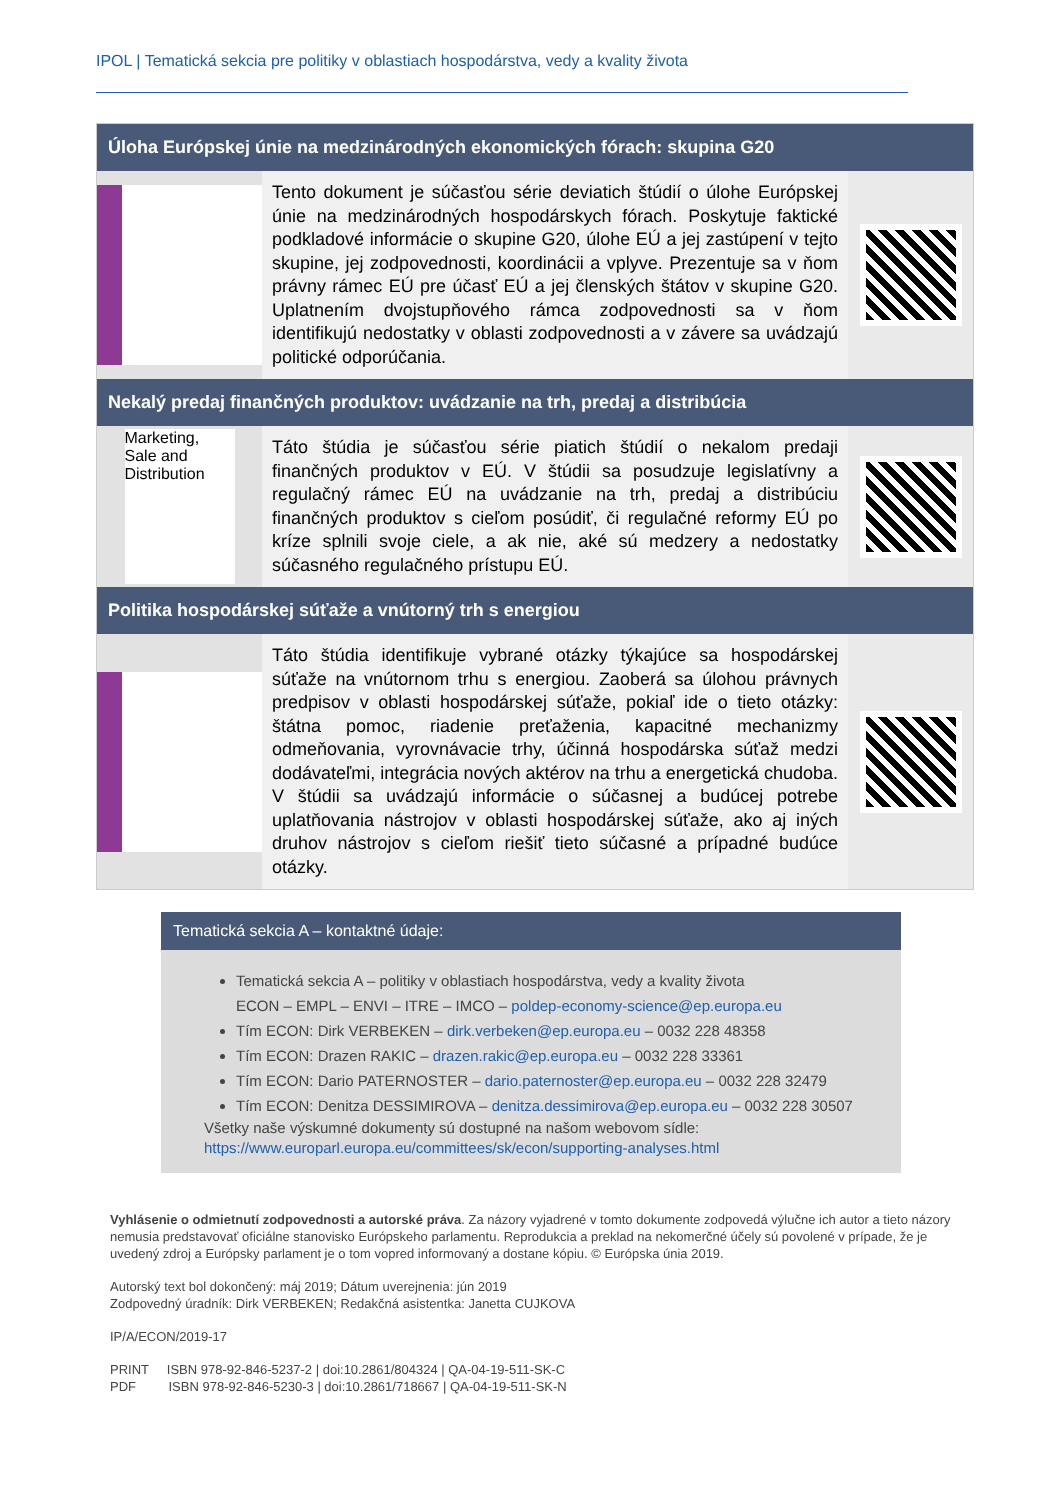IPOL | Tematická sekcia pre politiky v oblastiach hospodárstva, vedy a kvality života
Úloha Európskej únie na medzinárodných ekonomických fórach: skupina G20
Tento dokument je súčasťou série deviatich štúdií o úlohe Európskej únie na medzinárodných hospodárskych fórach. Poskytuje faktické podkladové informácie o skupine G20, úlohe EÚ a jej zastúpení v tejto skupine, jej zodpovednosti, koordinácii a vplyve. Prezentuje sa v ňom právny rámec EÚ pre účasť EÚ a jej členských štátov v skupine G20. Uplatnením dvojstupňového rámca zodpovednosti sa v ňom identifikujú nedostatky v oblasti zodpovednosti a v závere sa uvádzajú politické odporúčania.
Nekalý predaj finančných produktov: uvádzanie na trh, predaj a distribúcia
Marketing, Sale and Distribution
Táto štúdia je súčasťou série piatich štúdií o nekalom predaji finančných produktov v EÚ. V štúdii sa posudzuje legislatívny a regulačný rámec EÚ na uvádzanie na trh, predaj a distribúciu finančných produktov s cieľom posúdiť, či regulačné reformy EÚ po kríze splnili svoje ciele, a ak nie, aké sú medzery a nedostatky súčasného regulačného prístupu EÚ.
Politika hospodárskej súťaže a vnútorný trh s energiou
Táto štúdia identifikuje vybrané otázky týkajúce sa hospodárskej súťaže na vnútornom trhu s energiou. Zaoberá sa úlohou právnych predpisov v oblasti hospodárskej súťaže, pokiaľ ide o tieto otázky: štátna pomoc, riadenie preťaženia, kapacitné mechanizmy odmeňovania, vyrovnávacie trhy, účinná hospodárska súťaž medzi dodávateľmi, integrácia nových aktérov na trhu a energetická chudoba. V štúdii sa uvádzajú informácie o súčasnej a budúcej potrebe uplatňovania nástrojov v oblasti hospodárskej súťaže, ako aj iných druhov nástrojov s cieľom riešiť tieto súčasné a prípadné budúce otázky.
Tematická sekcia A – kontaktné údaje:
Tematická sekcia A – politiky v oblastiach hospodárstva, vedy a kvality života
ECON – EMPL – ENVI – ITRE – IMCO – poldep-economy-science@ep.europa.eu
Tím ECON: Dirk VERBEKEN – dirk.verbeken@ep.europa.eu – 0032 228 48358
Tím ECON: Drazen RAKIC – drazen.rakic@ep.europa.eu – 0032 228 33361
Tím ECON: Dario PATERNOSTER – dario.paternoster@ep.europa.eu – 0032 228 32479
Tím ECON: Denitza DESSIMIROVA – denitza.dessimirova@ep.europa.eu – 0032 228 30507
Všetky naše výskumné dokumenty sú dostupné na našom webovom sídle:
https://www.europarl.europa.eu/committees/sk/econ/supporting-analyses.html
Vyhlásenie o odmietnutí zodpovednosti a autorské práva. Za názory vyjadrené v tomto dokumente zodpovedá výlučne ich autor a tieto názory nemusia predstavovať oficiálne stanovisko Európskeho parlamentu. Reprodukcia a preklad na nekomerčné účely sú povolené v prípade, že je uvedený zdroj a Európsky parlament je o tom vopred informovaný a dostane kópiu. © Európska únia 2019.
Autorský text bol dokončený: máj 2019; Dátum uverejnenia: jún 2019
Zodpovedný úradník: Dirk VERBEKEN; Redakčná asistentka: Janetta CUJKOVA
IP/A/ECON/2019-17
PRINT ISBN 978-92-846-5237-2 | doi:10.2861/804324 | QA-04-19-511-SK-C
PDF ISBN 978-92-846-5230-3 | doi:10.2861/718667 | QA-04-19-511-SK-N